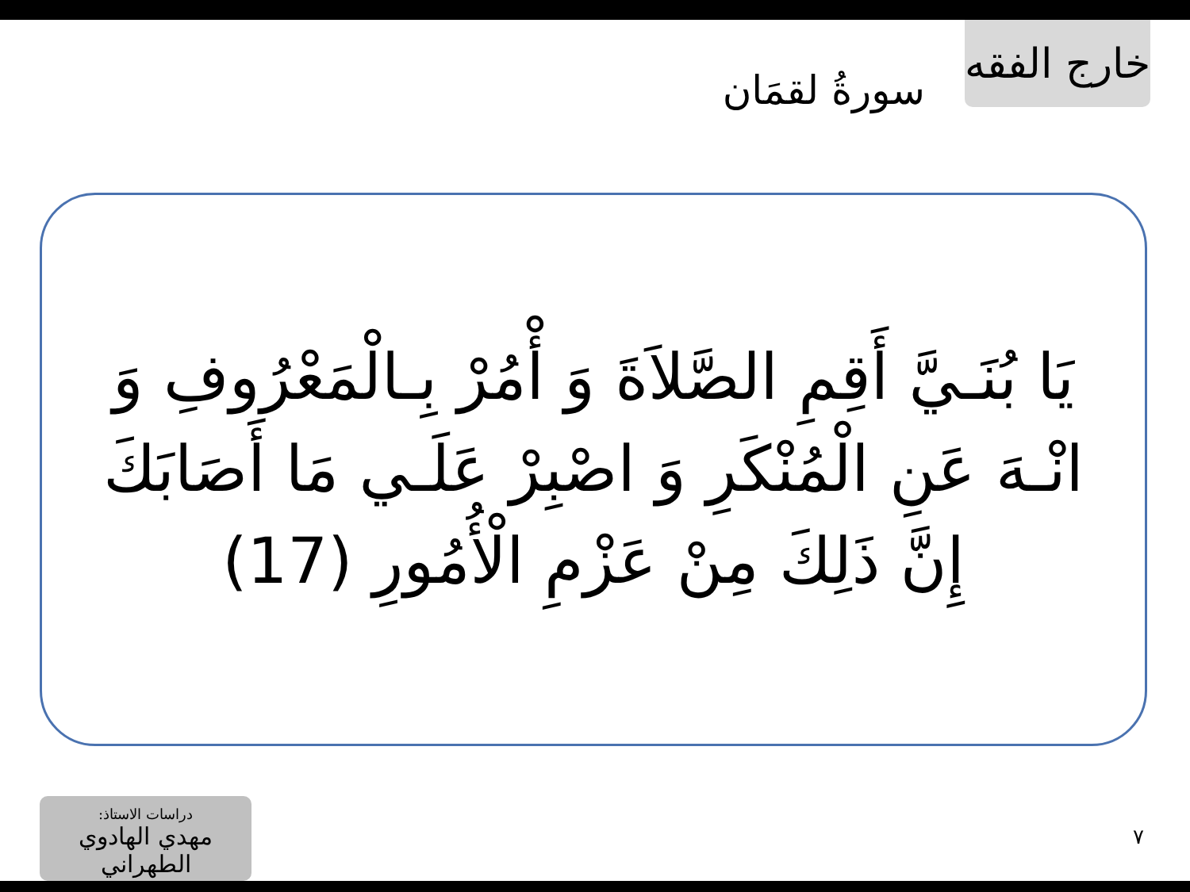خارج الفقه
سورةُ لقمَان
يَا بُنَـيَّ أَقِمِ الصَّلاَةَ وَ أْمُرْ بِـالْمَعْرُوفِ وَ انْـهَ عَنِ الْمُنْكَرِ وَ اصْبِرْ عَلَـي مَا أَصَابَكَ إِنَّ ذَلِكَ مِنْ عَزْمِ الْأُمُورِ (17)
دراسات الاستاذ:
مهدي الهادوي الطهراني
٧